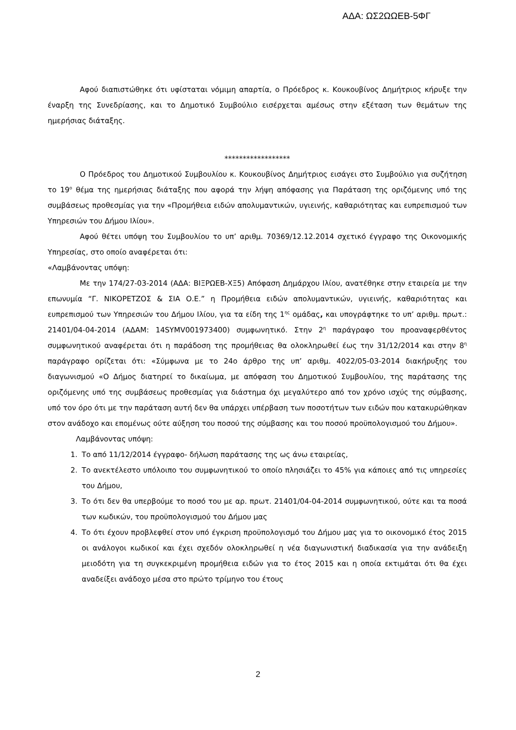ΑΔΑ: ΩΣ2ΩΩΕΒ-5ΦΓ
Αφού διαπιστώθηκε ότι υφίσταται νόμιμη απαρτία, ο Πρόεδρος κ. Κουκουβίνος Δημήτριος κήρυξε την έναρξη της Συνεδρίασης, και το Δημοτικό Συμβούλιο εισέρχεται αμέσως στην εξέταση των θεμάτων της ημερήσιας διάταξης.
******************
Ο Πρόεδρος του Δημοτικού Συμβουλίου κ. Κουκουβίνος Δημήτριος εισάγει στο Συμβούλιο για συζήτηση το 19<sup>ο</sup> θέμα της ημερήσιας διάταξης που αφορά την λήψη απόφασης για Παράταση της οριζόμενης υπό της συμβάσεως προθεσμίας για την «Προμήθεια ειδών απολυμαντικών, υγιεινής, καθαριότητας και ευπρεπισμού των Υπηρεσιών του Δήμου Ιλίου».
Αφού θέτει υπόψη του Συμβουλίου το υπ’ αριθμ. 70369/12.12.2014 σχετικό έγγραφο της Οικονομικής Υπηρεσίας, στο οποίο αναφέρεται ότι:
«Λαμβάνοντας υπόψη:
Με την 174/27-03-2014 (ΑΔΑ: ΒΙΞΡΩΕΒ-ΧΞ5) Απόφαση Δημάρχου Ιλίου, ανατέθηκε στην εταιρεία με την επωνυμία “Γ. ΝΙΚΟΡΕΤΖΟΣ & ΣΙΑ Ο.Ε.” η Προμήθεια ειδών απολυμαντικών, υγιεινής, καθαριότητας και ευπρεπισμού των Υπηρεσιών του Δήμου Ιλίου, για τα είδη της 1<sup>ης</sup> ομάδας, και υπογράφτηκε το υπ’ αριθμ. πρωτ.: 21401/04-04-2014 (ΑΔΑΜ: 14SYMV001973400) συμφωνητικό. Στην 2<sup>η</sup> παράγραφο του προαναφερθέντος συμφωνητικού αναφέρεται ότι η παράδοση της προμήθειας θα ολοκληρωθεί έως την 31/12/2014 και στην 8<sup>η</sup> παράγραφο ορίζεται ότι: «Σύμφωνα με το 24ο άρθρο της υπ’ αριθμ. 4022/05-03-2014 διακήρυξης του διαγωνισμού «Ο Δήμος διατηρεί το δικαίωμα, με απόφαση του Δημοτικού Συμβουλίου, της παράτασης της οριζόμενης υπό της συμβάσεως προθεσμίας για διάστημα όχι μεγαλύτερο από τον χρόνο ισχύς της σύμβασης, υπό τον όρο ότι με την παράταση αυτή δεν θα υπάρχει υπέρβαση των ποσοτήτων των ειδών που κατακυρώθηκαν στον ανάδοχο και επομένως ούτε αύξηση του ποσού της σύμβασης και του ποσού προϋπολογισμού του Δήμου».
Λαμβάνοντας υπόψη:
1. Το από 11/12/2014 έγγραφο- δήλωση παράτασης της ως άνω εταιρείας,
2. Το ανεκτέλεστο υπόλοιπο του συμφωνητικού το οποίο πλησιάζει το 45% για κάποιες από τις υπηρεσίες του Δήμου,
3. Το ότι δεν θα υπερβούμε το ποσό του με αρ. πρωτ. 21401/04-04-2014 συμφωνητικού, ούτε και τα ποσά των κωδικών, του προϋπολογισμού του Δήμου μας
4. Το ότι έχουν προβλεφθεί στον υπό έγκριση προϋπολογισμό του Δήμου μας για το οικονομικό έτος 2015 οι ανάλογοι κωδικοί και έχει σχεδόν ολοκληρωθεί η νέα διαγωνιστική διαδικασία για την ανάδειξη μειοδότη για τη συγκεκριμένη προμήθεια ειδών για το έτος 2015 και η οποία εκτιμάται ότι θα έχει αναδείξει ανάδοχο μέσα στο πρώτο τρίμηνο του έτους
2